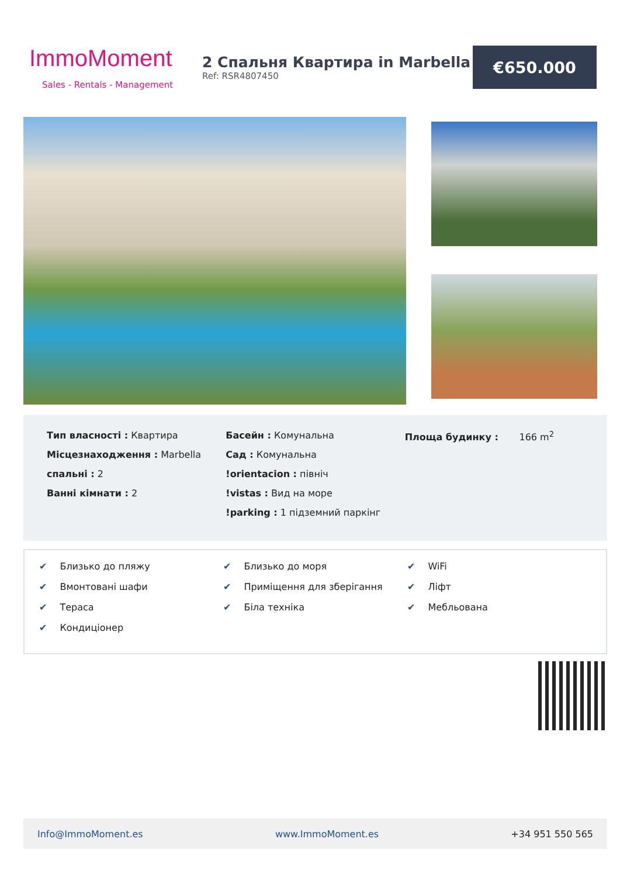ImmoMoment
Sales - Rentals - Management
2 Спальня Квартира in Marbella
Ref: RSR4807450
€650.000
Тип власності : Квартира
Місцезнаходження : Marbella
спальні : 2
Ванні кімнати : 2
Басейн : Комунальна
Сад : Комунальна
!orientacion : північ
!vistas : Вид на море
!parking : 1 підземний паркінг
Площа будинку : 166 m<sup>2</sup>
✔ Близько до пляжу
✔ Вмонтовані шафи
✔ Тераса
✔ Кондиціонер
✔ Близько до моря
✔ Приміщення для зберігання
✔ Біла техніка
✔ WiFi
✔ Ліфт
✔ Мебльована
Info@ImmoMoment.es www.ImmoMoment.es +34 951 550 565